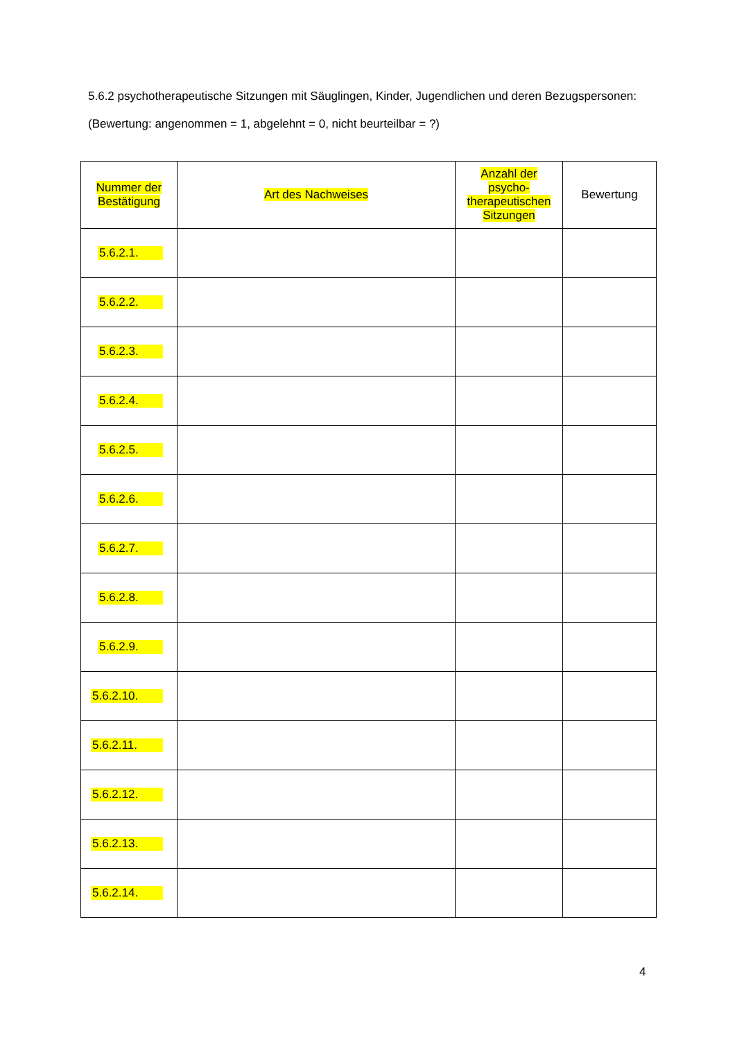5.6.2 psychotherapeutische Sitzungen mit Säuglingen, Kinder, Jugendlichen und deren Bezugspersonen:
(Bewertung: angenommen = 1, abgelehnt = 0, nicht beurteilbar = ?)
| Nummer der Bestätigung | Art des Nachweises | Anzahl der psycho- therapeutischen Sitzungen | Bewertung |
| --- | --- | --- | --- |
| 5.6.2.1. | | | |
| 5.6.2.2. | | | |
| 5.6.2.3. | | | |
| 5.6.2.4. | | | |
| 5.6.2.5. | | | |
| 5.6.2.6. | | | |
| 5.6.2.7. | | | |
| 5.6.2.8. | | | |
| 5.6.2.9. | | | |
| 5.6.2.10. | | | |
| 5.6.2.11. | | | |
| 5.6.2.12. | | | |
| 5.6.2.13. | | | |
| 5.6.2.14. | | | |
4